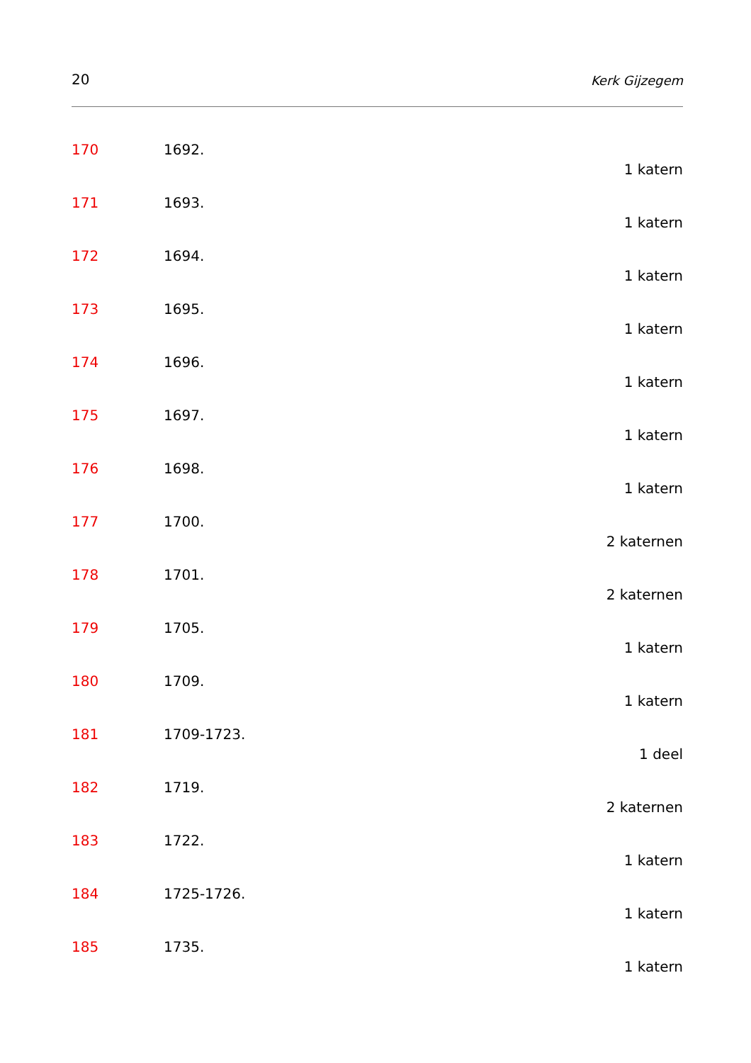20 Kerk Gijzegem
170 1692.
1 katern
171 1693.
1 katern
172 1694.
1 katern
173 1695.
1 katern
174 1696.
1 katern
175 1697.
1 katern
176 1698.
1 katern
177 1700.
2 katernen
178 1701.
2 katernen
179 1705.
1 katern
180 1709.
1 katern
181 1709-1723.
1 deel
182 1719.
2 katernen
183 1722.
1 katern
184 1725-1726.
1 katern
185 1735.
1 katern